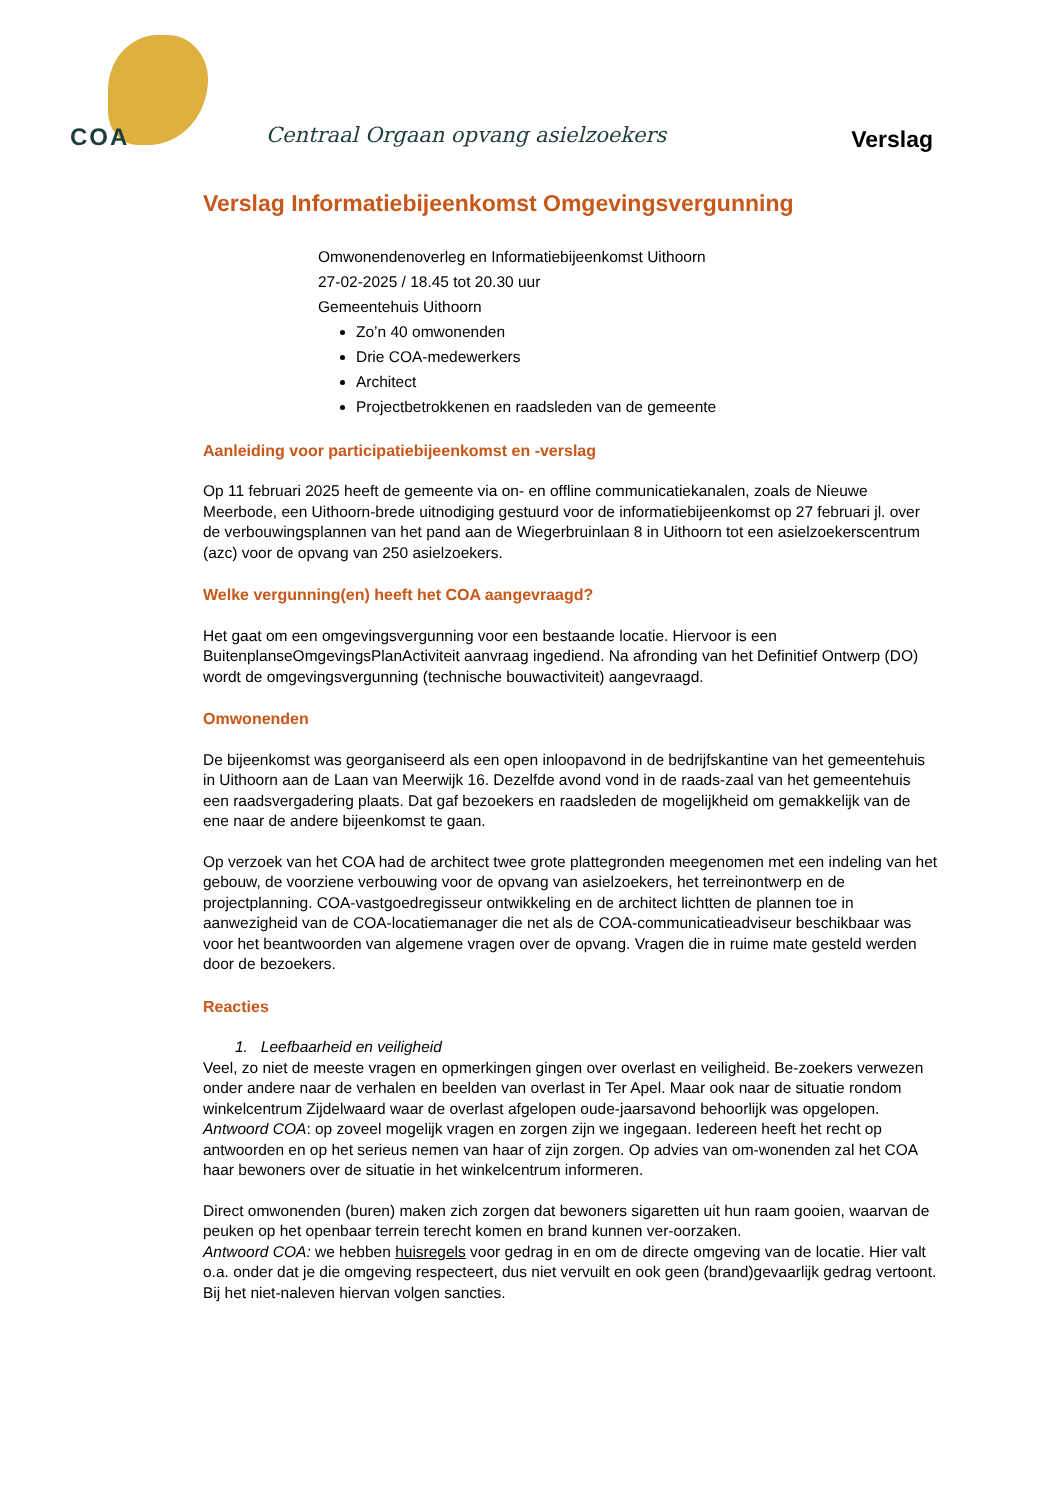COA
Centraal Orgaan opvang asielzoekers
Verslag
Verslag Informatiebijeenkomst Omgevingsvergunning
Omwonendenoverleg en Informatiebijeenkomst Uithoorn
27-02-2025 / 18.45 tot 20.30 uur
Gemeentehuis Uithoorn
Zo’n 40 omwonenden
Drie COA-medewerkers
Architect
Projectbetrokkenen en raadsleden van de gemeente
Aanleiding voor participatiebijeenkomst en -verslag
Op 11 februari 2025 heeft de gemeente via on- en offline communicatiekanalen, zoals de Nieuwe Meerbode, een Uithoorn-brede uitnodiging gestuurd voor de informatiebijeenkomst op 27 februari jl. over de verbouwingsplannen van het pand aan de Wiegerbruinlaan 8 in Uithoorn tot een asielzoekerscentrum (azc) voor de opvang van 250 asielzoekers.
Welke vergunning(en) heeft het COA aangevraagd?
Het gaat om een omgevingsvergunning voor een bestaande locatie. Hiervoor is een BuitenplanseOmgevingsPlanActiviteit aanvraag ingediend. Na afronding van het Definitief Ontwerp (DO) wordt de omgevingsvergunning (technische bouwactiviteit) aangevraagd.
Omwonenden
De bijeenkomst was georganiseerd als een open inloopavond in de bedrijfskantine van het gemeentehuis in Uithoorn aan de Laan van Meerwijk 16. Dezelfde avond vond in de raads-zaal van het gemeentehuis een raadsvergadering plaats. Dat gaf bezoekers en raadsleden de mogelijkheid om gemakkelijk van de ene naar de andere bijeenkomst te gaan.
Op verzoek van het COA had de architect twee grote plattegronden meegenomen met een indeling van het gebouw, de voorziene verbouwing voor de opvang van asielzoekers, het terreinontwerp en de projectplanning. COA-vastgoedregisseur ontwikkeling en de architect lichtten de plannen toe in aanwezigheid van de COA-locatiemanager die net als de COA-communicatieadviseur beschikbaar was voor het beantwoorden van algemene vragen over de opvang. Vragen die in ruime mate gesteld werden door de bezoekers.
Reacties
1. Leefbaarheid en veiligheid
Veel, zo niet de meeste vragen en opmerkingen gingen over overlast en veiligheid. Be-zoekers verwezen onder andere naar de verhalen en beelden van overlast in Ter Apel. Maar ook naar de situatie rondom winkelcentrum Zijdelwaard waar de overlast afgelopen oude-jaarsavond behoorlijk was opgelopen.
Antwoord COA: op zoveel mogelijk vragen en zorgen zijn we ingegaan. Iedereen heeft het recht op antwoorden en op het serieus nemen van haar of zijn zorgen. Op advies van om-wonenden zal het COA haar bewoners over de situatie in het winkelcentrum informeren.
Direct omwonenden (buren) maken zich zorgen dat bewoners sigaretten uit hun raam gooien, waarvan de peuken op het openbaar terrein terecht komen en brand kunnen ver-oorzaken.
Antwoord COA: we hebben huisregels voor gedrag in en om de directe omgeving van de locatie. Hier valt o.a. onder dat je die omgeving respecteert, dus niet vervuilt en ook geen (brand)gevaarlijk gedrag vertoont. Bij het niet-naleven hiervan volgen sancties.